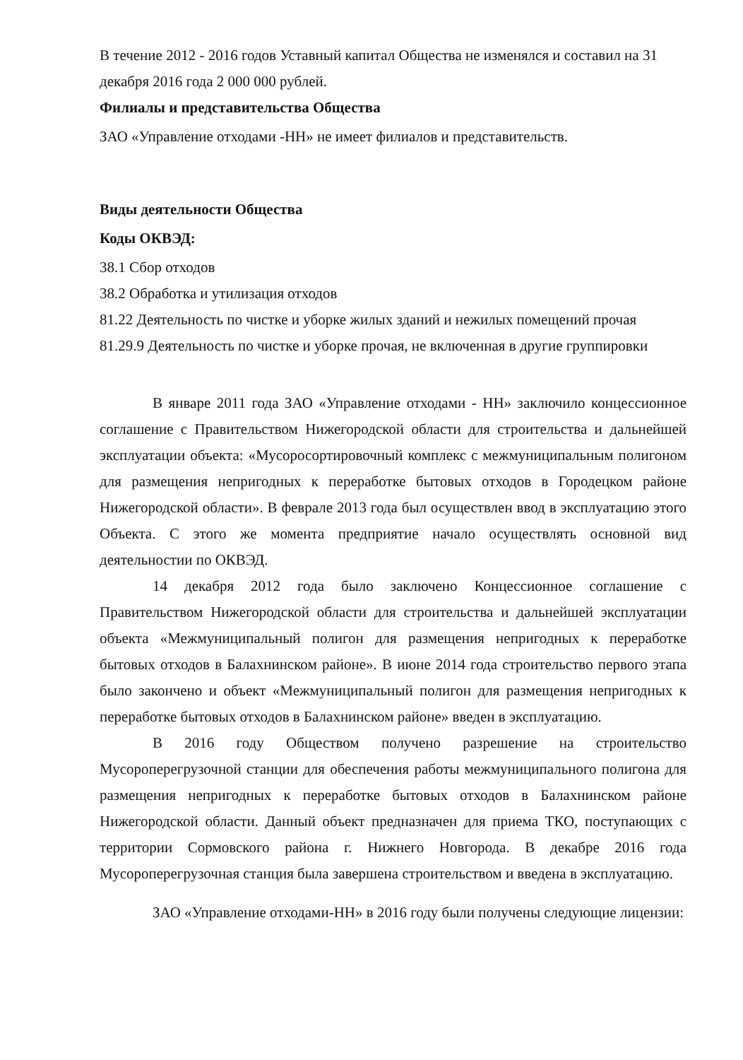В течение 2012 - 2016 годов Уставный капитал Общества не изменялся и составил на 31 декабря 2016 года 2 000 000 рублей.
Филиалы и представительства Общества
ЗАО «Управление отходами -НН» не имеет филиалов и представительств.
Виды деятельности Общества
Коды ОКВЭД:
38.1 Сбор отходов
38.2 Обработка и утилизация отходов
81.22 Деятельность по чистке и уборке жилых зданий и нежилых помещений прочая
81.29.9 Деятельность по чистке и уборке прочая, не включенная в другие группировки
В январе 2011 года ЗАО «Управление отходами - НН» заключило концессионное соглашение с Правительством Нижегородской области для строительства и дальнейшей эксплуатации объекта: «Мусоросортировочный комплекс с межмуниципальным полигоном для размещения непригодных к переработке бытовых отходов в Городецком районе Нижегородской области». В феврале 2013 года был осуществлен ввод в эксплуатацию этого Объекта. С этого же момента предприятие начало осуществлять основной вид деятельностии по ОКВЭД.
14 декабря 2012 года было заключено Концессионное соглашение с Правительством Нижегородской области для строительства и дальнейшей эксплуатации объекта «Межмуниципальный полигон для размещения непригодных к переработке бытовых отходов в Балахнинском районе». В июне 2014 года строительство первого этапа было закончено и объект «Межмуниципальный полигон для размещения непригодных к переработке бытовых отходов в Балахнинском районе» введен в эксплуатацию.
В 2016 году Обществом получено разрешение на строительство Мусороперегрузочной станции для обеспечения работы межмуниципального полигона для размещения непригодных к переработке бытовых отходов в Балахнинском районе Нижегородской области. Данный объект предназначен для приема ТКО, поступающих с территории Сормовского района г. Нижнего Новгорода. В декабре 2016 года Мусороперегрузочная станция была завершена строительством и введена в эксплуатацию.
ЗАО «Управление отходами-НН» в 2016 году были получены следующие лицензии: